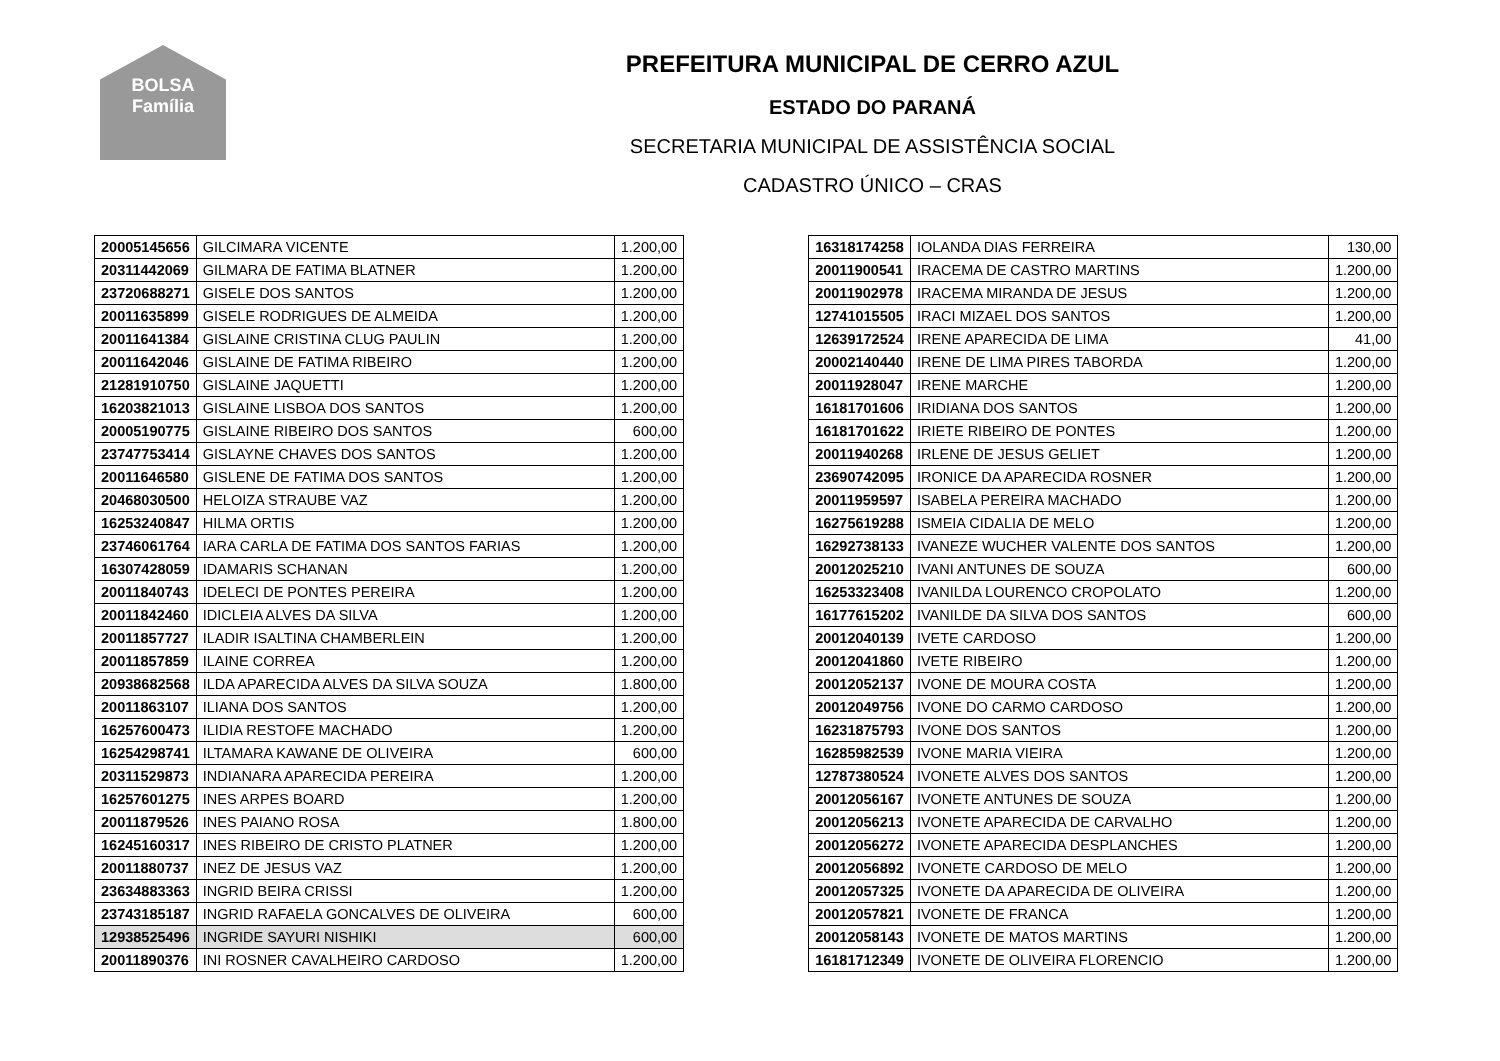BOLSA Família
PREFEITURA MUNICIPAL DE CERRO AZUL
ESTADO DO PARANÁ
SECRETARIA MUNICIPAL DE ASSISTÊNCIA SOCIAL
CADASTRO ÚNICO – CRAS
| 20005145656 | GILCIMARA VICENTE | 1.200,00 |
| 20311442069 | GILMARA DE FATIMA BLATNER | 1.200,00 |
| 23720688271 | GISELE DOS SANTOS | 1.200,00 |
| 20011635899 | GISELE RODRIGUES DE ALMEIDA | 1.200,00 |
| 20011641384 | GISLAINE CRISTINA CLUG PAULIN | 1.200,00 |
| 20011642046 | GISLAINE DE FATIMA RIBEIRO | 1.200,00 |
| 21281910750 | GISLAINE JAQUETTI | 1.200,00 |
| 16203821013 | GISLAINE LISBOA DOS SANTOS | 1.200,00 |
| 20005190775 | GISLAINE RIBEIRO DOS SANTOS | 600,00 |
| 23747753414 | GISLAYNE CHAVES DOS SANTOS | 1.200,00 |
| 20011646580 | GISLENE DE FATIMA DOS SANTOS | 1.200,00 |
| 20468030500 | HELOIZA STRAUBE VAZ | 1.200,00 |
| 16253240847 | HILMA ORTIS | 1.200,00 |
| 23746061764 | IARA CARLA DE FATIMA DOS SANTOS FARIAS | 1.200,00 |
| 16307428059 | IDAMARIS SCHANAN | 1.200,00 |
| 20011840743 | IDELECI DE PONTES PEREIRA | 1.200,00 |
| 20011842460 | IDICLEIA ALVES DA SILVA | 1.200,00 |
| 20011857727 | ILADIR ISALTINA CHAMBERLEIN | 1.200,00 |
| 20011857859 | ILAINE CORREA | 1.200,00 |
| 20938682568 | ILDA APARECIDA ALVES DA SILVA SOUZA | 1.800,00 |
| 20011863107 | ILIANA DOS SANTOS | 1.200,00 |
| 16257600473 | ILIDIA RESTOFE MACHADO | 1.200,00 |
| 16254298741 | ILTAMARA KAWANE DE OLIVEIRA | 600,00 |
| 20311529873 | INDIANARA APARECIDA PEREIRA | 1.200,00 |
| 16257601275 | INES ARPES BOARD | 1.200,00 |
| 20011879526 | INES PAIANO ROSA | 1.800,00 |
| 16245160317 | INES RIBEIRO DE CRISTO PLATNER | 1.200,00 |
| 20011880737 | INEZ DE JESUS VAZ | 1.200,00 |
| 23634883363 | INGRID BEIRA CRISSI | 1.200,00 |
| 23743185187 | INGRID RAFAELA GONCALVES DE OLIVEIRA | 600,00 |
| 12938525496 | INGRIDE SAYURI NISHIKI | 600,00 |
| 20011890376 | INI ROSNER CAVALHEIRO CARDOSO | 1.200,00 |
| 16318174258 | IOLANDA DIAS FERREIRA | 130,00 |
| 20011900541 | IRACEMA DE CASTRO MARTINS | 1.200,00 |
| 20011902978 | IRACEMA MIRANDA DE JESUS | 1.200,00 |
| 12741015505 | IRACI MIZAEL DOS SANTOS | 1.200,00 |
| 12639172524 | IRENE APARECIDA DE LIMA | 41,00 |
| 20002140440 | IRENE DE LIMA PIRES TABORDA | 1.200,00 |
| 20011928047 | IRENE MARCHE | 1.200,00 |
| 16181701606 | IRIDIANA DOS SANTOS | 1.200,00 |
| 16181701622 | IRIETE RIBEIRO DE PONTES | 1.200,00 |
| 20011940268 | IRLENE DE JESUS GELIET | 1.200,00 |
| 23690742095 | IRONICE DA APARECIDA ROSNER | 1.200,00 |
| 20011959597 | ISABELA PEREIRA MACHADO | 1.200,00 |
| 16275619288 | ISMEIA CIDALIA DE MELO | 1.200,00 |
| 16292738133 | IVANEZE WUCHER VALENTE DOS SANTOS | 1.200,00 |
| 20012025210 | IVANI ANTUNES DE SOUZA | 600,00 |
| 16253323408 | IVANILDA LOURENCO CROPOLATO | 1.200,00 |
| 16177615202 | IVANILDE DA SILVA DOS SANTOS | 600,00 |
| 20012040139 | IVETE CARDOSO | 1.200,00 |
| 20012041860 | IVETE RIBEIRO | 1.200,00 |
| 20012052137 | IVONE DE MOURA COSTA | 1.200,00 |
| 20012049756 | IVONE DO CARMO CARDOSO | 1.200,00 |
| 16231875793 | IVONE DOS SANTOS | 1.200,00 |
| 16285982539 | IVONE MARIA VIEIRA | 1.200,00 |
| 12787380524 | IVONETE ALVES DOS SANTOS | 1.200,00 |
| 20012056167 | IVONETE ANTUNES DE SOUZA | 1.200,00 |
| 20012056213 | IVONETE APARECIDA DE CARVALHO | 1.200,00 |
| 20012056272 | IVONETE APARECIDA DESPLANCHES | 1.200,00 |
| 20012056892 | IVONETE CARDOSO DE MELO | 1.200,00 |
| 20012057325 | IVONETE DA APARECIDA DE OLIVEIRA | 1.200,00 |
| 20012057821 | IVONETE DE FRANCA | 1.200,00 |
| 20012058143 | IVONETE DE MATOS MARTINS | 1.200,00 |
| 16181712349 | IVONETE DE OLIVEIRA FLORENCIO | 1.200,00 |